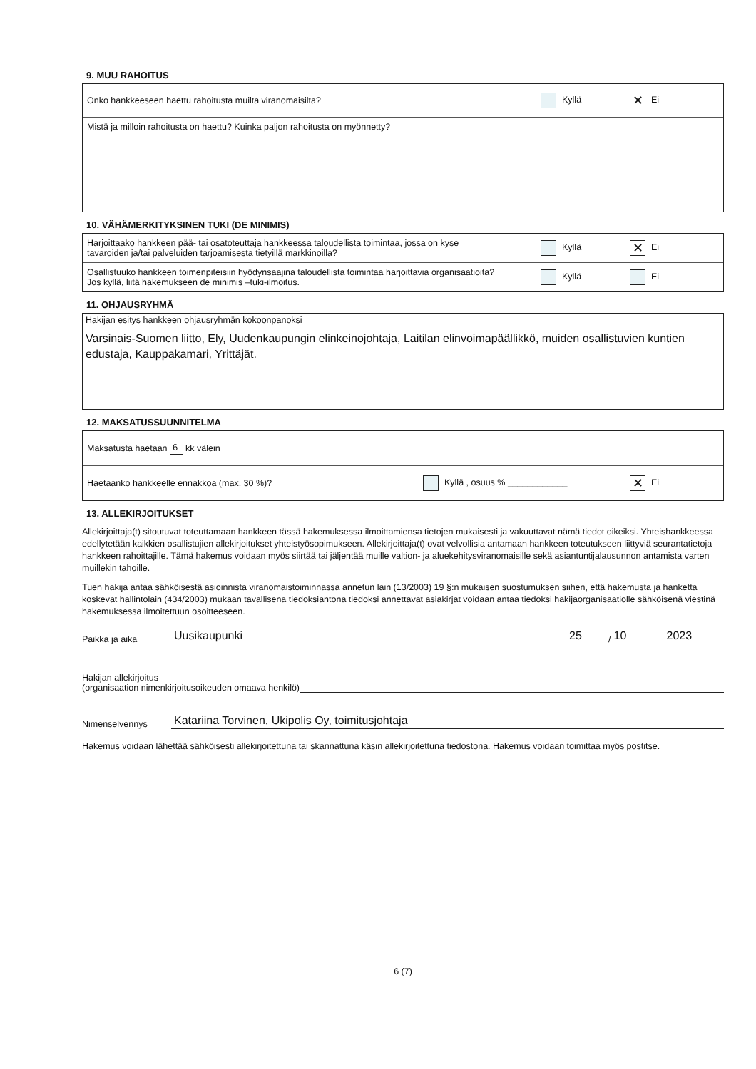9. MUU RAHOITUS
Onko hankkeeseen haettu rahoitusta muilta viranomaisilta? Kyllä ✕ Ei
Mistä ja milloin rahoitusta on haettu? Kuinka paljon rahoitusta on myönnetty?
10. VÄHÄMERKITYKSINEN TUKI (DE MINIMIS)
Harjoittaako hankkeen pää- tai osatoteuttaja hankkeessa taloudellista toimintaa, jossa on kyse
tavaroiden ja/tai palveluiden tarjoamisesta tietyillä markkinoilla? Kyllä ✕ Ei
Osallistuuko hankkeen toimenpiteisiin hyödynsaajina taloudellista toimintaa harjoittavia organisaatioita?
Jos kyllä, liitä hakemukseen de minimis –tuki-ilmoitus. Kyllä Ei
11. OHJAUSRYHMÄ
Hakijan esitys hankkeen ohjausryhmän kokoonpanoksi
Varsinais-Suomen liitto, Ely, Uudenkaupungin elinkeinojohtaja, Laitilan elinvoimapäällikkö, muiden osallistuvien kuntien edustaja, Kauppakamari, Yrittäjät.
12. MAKSATUSSUUNNITELMA
Maksatusta haetaan 6 kk välein
Haetaanko hankkeelle ennakkoa (max. 30 %)? Kyllä , osuus % ____________ ✕ Ei
13. ALLEKIRJOITUKSET
Allekirjoittaja(t) sitoutuvat toteuttamaan hankkeen tässä hakemuksessa ilmoittamiensa tietojen mukaisesti ja vakuuttavat nämä tiedot oikeiksi. Yhteishankkeessa edellytetään kaikkien osallistujien allekirjoitukset yhteistyösopimukseen. Allekirjoittaja(t) ovat velvollisia antamaan hankkeen toteutukseen liittyviä seurantatietoja hankkeen rahoittajille. Tämä hakemus voidaan myös siirtää tai jäljentää muille valtion- ja aluekehitysviranomaisille sekä asiantuntijalausunnon antamista varten muillekin tahoille.
Tuen hakija antaa sähköisestä asioinnista viranomaistoiminnassa annetun lain (13/2003) 19 §:n mukaisen suostumuksen siihen, että hakemusta ja hanketta koskevat hallintolain (434/2003) mukaan tavallisena tiedoksiantona tiedoksi annettavat asiakirjat voidaan antaa tiedoksi hakijaorganisaatiolle sähköisenä viestinä hakemuksessa ilmoitettuun osoitteeseen.
Paikka ja aika Uusikaupunki 25 / 10 2023
Hakijan allekirjoitus
(organisaation nimenkirjoitusoikeuden omaava henkilö)
Nimenselvennys Katariina Torvinen, Ukipolis Oy, toimitusjohtaja
Hakemus voidaan lähettää sähköisesti allekirjoitettuna tai skannattuna käsin allekirjoitettuna tiedostona. Hakemus voidaan toimittaa myös postitse.
6 (7)